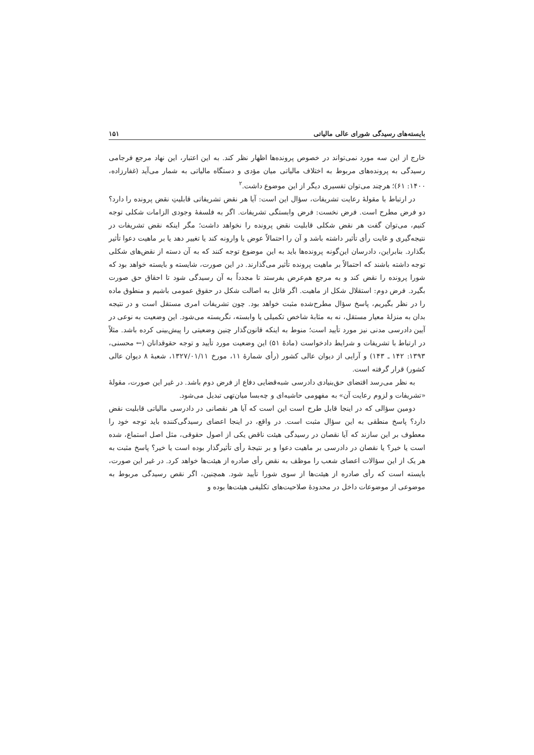بایسته‌های رسیدگی شورای عالی مالیاتی ۱۵۱
خارج از این سه مورد نمی‌تواند در خصوص پرونده‌ها اظهار نظر کند. به این اعتبار، این نهاد مرجع فرجامی رسیدگی به پرونده‌های مربوط به اختلاف مالیاتی میان مؤدی و دستگاه مالیاتی به شمار می‌آید (غفارزاده، ۱۴۰۰: ۶۱)؛ هرچند می‌توان تفسیری دیگر از این موضوع داشت.<sup>۲</sup>
در ارتباط با مقولهٔ رعایت تشریفات، سؤال این است: آیا هر نقض تشریفاتی قابلیتِ نقض پرونده را دارد؟ دو فرض مطرح است. فرض نخست: فرض وابستگی تشریفات. اگر به فلسفهٔ وجودی الزامات شکلی توجه کنیم، می‌توان گفت هر نقض شکلی قابلیت نقض پرونده را نخواهد داشت؛ مگر اینکه نقض تشریفات در نتیجه‌گیری و غایت رأی تأثیر داشته باشد و آن را احتمالاً عوض یا وارونه کند یا تغییر دهد یا بر ماهیت دعوا تأثیر بگذارد. بنابراین، دادرسان این‌گونه پرونده‌ها باید به این موضوع توجه کنند که به آن دسته از نقض‌های شکلی توجه داشته باشند که احتمالاً بر ماهیت پرونده تأثیر می‌گذارند. در این صورت، شایسته و بایسته خواهد بود که شورا پرونده را نقض کند و به مرجع هم‌عرض بفرستد تا مجدداً به آن رسیدگی شود تا احقاق حق صورت بگیرد. فرض دوم: استقلال شکل از ماهیت. اگر قائل به اصالت شکل در حقوق عمومی باشیم و منطوق ماده را در نظر بگیریم، پاسخ سؤال مطرح‌شده مثبت خواهد بود. چون تشریفات امری مستقل است و در نتیجه بدان به منزلهٔ معیار مستقل، نه به مثابهٔ شاخص تکمیلی یا وابسته، نگریسته می‌شود. این وضعیت به نوعی در آیین دادرسی مدنی نیز مورد تأیید است؛ منوط به اینکه قانون‌گذار چنین وضعیتی را پیش‌بینی کرده باشد. مثلاً در ارتباط با تشریفات و شرایط دادخواست (مادهٔ ۵۱) این وضعیت مورد تأیید و توجه حقوقدانان (← محسنی، ۱۳۹۳: ۱۴۲ ـ ۱۴۳) و آرایی از دیوان عالی کشور (رأی شمارهٔ ۱۱، مورخ ۱۳۲۷/۰۱/۱۱، شعبهٔ ۸ دیوان عالی کشور) قرار گرفته است.
به نظر می‌رسد اقتضای حق‌بنیادی دادرسی شبه‌قضایی دفاع از فرض دوم باشد. در غیر این صورت، مقولهٔ «تشریفات و لزوم رعایت آن» به مفهومی حاشیه‌ای و چه‌بسا میان‌تهی تبدیل می‌شود.
دومین سؤالی که در اینجا قابل طرح است این است که آیا هر نقصانی در دادرسی مالیاتی قابلیت نقض دارد؟ پاسخ منطقی به این سؤال مثبت است. در واقع، در اینجا اعضای رسیدگی‌کننده باید توجه خود را معطوف بر این سازند که آیا نقصان در رسیدگی هیئت ناقض یکی از اصول حقوقی، مثل اصل استماع، شده است یا خیر؟ یا نقصان در دادرسی بر ماهیت دعوا و بر نتیجهٔ رأی تأثیرگذار بوده است یا خیر؟ پاسخ مثبت به هر یک از این سؤالات اعضای شعب را موظف به نقض رأی صادره از هیئت‌ها خواهد کرد. در غیر این صورت، بایسته است که رأی صادره از هیئت‌ها از سوی شورا تأیید شود. همچنین، اگر نقص رسیدگی مربوط به موضوعی از موضوعات داخل در محدودهٔ صلاحیت‌های تکلیفی هیئت‌ها بوده و